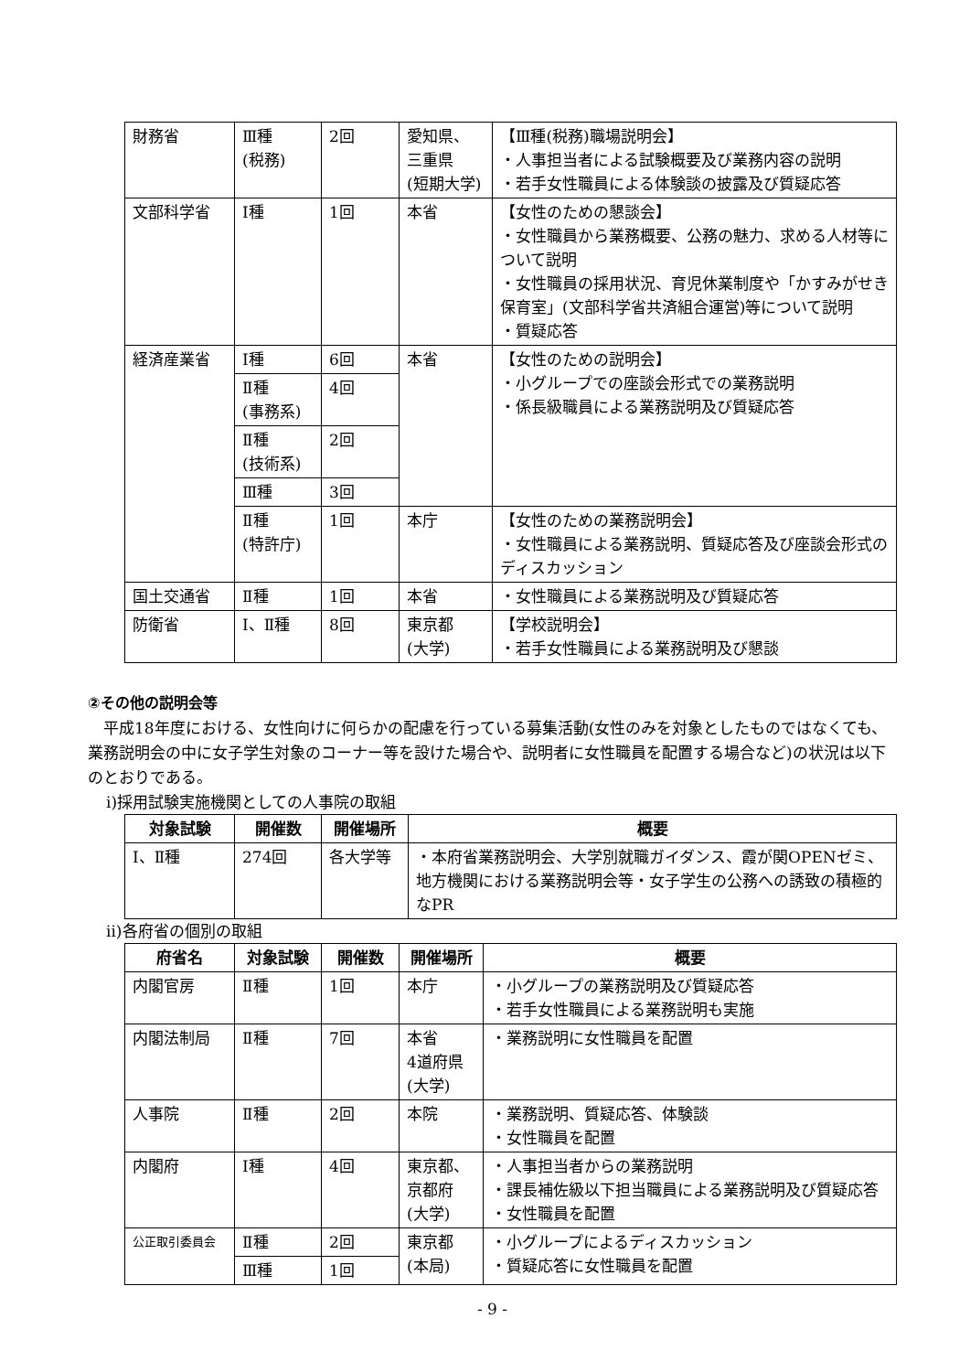| 財務省 | Ⅲ種 (税務) | 2回 | 愛知県、 三重県 (短期大学) | 【Ⅲ種(税務)職場説明会】 ・人事担当者による試験概要及び業務内容の説明 ・若手女性職員による体験談の披露及び質疑応答 |
| 文部科学省 | Ⅰ種 | 1回 | 本省 | 【女性のための懇談会】 ・女性職員から業務概要、公務の魅力、求める人材等について説明 ・女性職員の採用状況、育児休業制度や「かすみがせき保育室」(文部科学省共済組合運営)等について説明 ・質疑応答 |
| 経済産業省 | Ⅰ種 | 6回 | 本省 | 【女性のための説明会】 ・小グループでの座談会形式での業務説明 ・係長級職員による業務説明及び質疑応答 |
| | Ⅱ種 (事務系) | 4回 | | |
| | Ⅱ種 (技術系) | 2回 | | |
| | Ⅲ種 | 3回 | | |
| | Ⅱ種 (特許庁) | 1回 | 本庁 | 【女性のための業務説明会】 ・女性職員による業務説明、質疑応答及び座談会形式のディスカッション |
| 国土交通省 | Ⅱ種 | 1回 | 本省 | ・女性職員による業務説明及び質疑応答 |
| 防衛省 | Ⅰ、Ⅱ種 | 8回 | 東京都 (大学) | 【学校説明会】 ・若手女性職員による業務説明及び懇談 |
②その他の説明会等
平成18年度における、女性向けに何らかの配慮を行っている募集活動(女性のみを対象としたものではなくても、業務説明会の中に女子学生対象のコーナー等を設けた場合や、説明者に女性職員を配置する場合など)の状況は以下のとおりである。
ⅰ)採用試験実施機関としての人事院の取組
| 対象試験 | 開催数 | 開催場所 | 概要 |
| --- | --- | --- | --- |
| Ⅰ、Ⅱ種 | 274回 | 各大学等 | ・本府省業務説明会、大学別就職ガイダンス、霞が関OPENゼミ、地方機関における業務説明会等・女子学生の公務への誘致の積極的なPR |
ⅱ)各府省の個別の取組
| 府省名 | 対象試験 | 開催数 | 開催場所 | 概要 |
| --- | --- | --- | --- | --- |
| 内閣官房 | Ⅱ種 | 1回 | 本庁 | ・小グループの業務説明及び質疑応答 ・若手女性職員による業務説明も実施 |
| 内閣法制局 | Ⅱ種 | 7回 | 本省 4道府県 (大学) | ・業務説明に女性職員を配置 |
| 人事院 | Ⅱ種 | 2回 | 本院 | ・業務説明、質疑応答、体験談 ・女性職員を配置 |
| 内閣府 | Ⅰ種 | 4回 | 東京都、 京都府 (大学) | ・人事担当者からの業務説明 ・課長補佐級以下担当職員による業務説明及び質疑応答 ・女性職員を配置 |
| 公正取引委員会 | Ⅱ種 | 2回 | 東京都 (本局) | ・小グループによるディスカッション ・質疑応答に女性職員を配置 |
| | Ⅲ種 | 1回 | | |
- 9 -